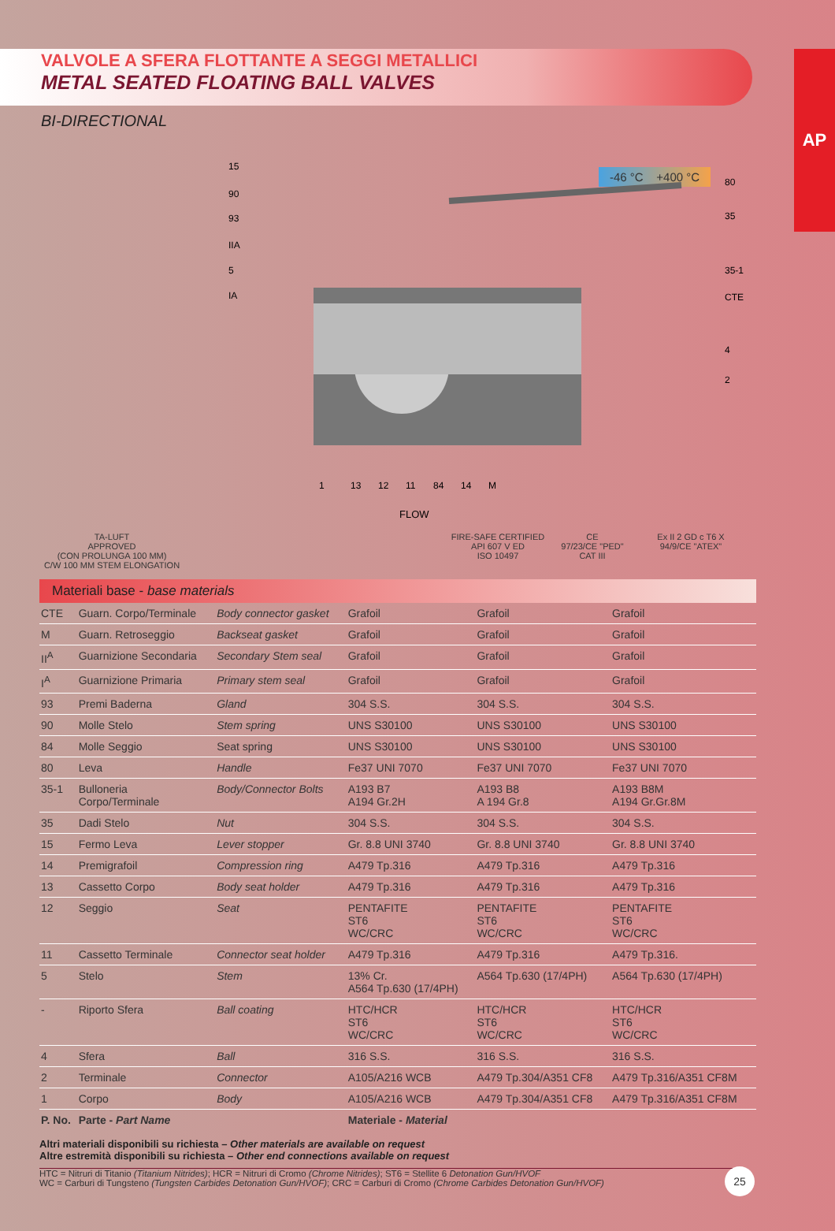AP
VALVOLE A SFERA FLOTTANTE A SEGGI METALLICI
METAL SEATED FLOATING BALL VALVES
BI-DIRECTIONAL
-46 °C +400 °C
15
90
93
IIA
5
IA
80
35
35-1
CTE
4
2
1
13
12
11
84
14
M
FLOW
TA-LUFT
APPROVED
(CON PROLUNGA 100 MM)
C/W 100 MM STEM ELONGATION
FIRE-SAFE CERTIFIED
API 607 V ED
ISO 10497
CE
97/23/CE "PED"
CAT III
Ex II 2 GD c T6 X
94/9/CE "ATEX"
Materiali base - base materials
| CTE | Guarn. Corpo/Terminale | Body connector gasket | Grafoil | Grafoil | Grafoil |
| M | Guarn. Retroseggio | Backseat gasket | Grafoil | Grafoil | Grafoil |
| II<sup>A</sup> | Guarnizione Secondaria | Secondary Stem seal | Grafoil | Grafoil | Grafoil |
| I<sup>A</sup> | Guarnizione Primaria | Primary stem seal | Grafoil | Grafoil | Grafoil |
| 93 | Premi Baderna | Gland | 304 S.S. | 304 S.S. | 304 S.S. |
| 90 | Molle Stelo | Stem spring | UNS S30100 | UNS S30100 | UNS S30100 |
| 84 | Molle Seggio | Seat spring | UNS S30100 | UNS S30100 | UNS S30100 |
| 80 | Leva | Handle | Fe37 UNI 7070 | Fe37 UNI 7070 | Fe37 UNI 7070 |
| 35-1 | Bulloneria Corpo/Terminale | Body/Connector Bolts | A193 B7 A194 Gr.2H | A193 B8 A 194 Gr.8 | A193 B8M A194 Gr.Gr.8M |
| 35 | Dadi Stelo | Nut | 304 S.S. | 304 S.S. | 304 S.S. |
| 15 | Fermo Leva | Lever stopper | Gr. 8.8 UNI 3740 | Gr. 8.8 UNI 3740 | Gr. 8.8 UNI 3740 |
| 14 | Premigrafoil | Compression ring | A479 Tp.316 | A479 Tp.316 | A479 Tp.316 |
| 13 | Cassetto Corpo | Body seat holder | A479 Tp.316 | A479 Tp.316 | A479 Tp.316 |
| 12 | Seggio | Seat | PENTAFITE ST6 WC/CRC | PENTAFITE ST6 WC/CRC | PENTAFITE ST6 WC/CRC |
| 11 | Cassetto Terminale | Connector seat holder | A479 Tp.316 | A479 Tp.316 | A479 Tp.316. |
| 5 | Stelo | Stem | 13% Cr. A564 Tp.630 (17/4PH) | A564 Tp.630 (17/4PH) | A564 Tp.630 (17/4PH) |
| - | Riporto Sfera | Ball coating | HTC/HCR ST6 WC/CRC | HTC/HCR ST6 WC/CRC | HTC/HCR ST6 WC/CRC |
| 4 | Sfera | Ball | 316 S.S. | 316 S.S. | 316 S.S. |
| 2 | Terminale | Connector | A105/A216 WCB | A479 Tp.304/A351 CF8 | A479 Tp.316/A351 CF8M |
| 1 | Corpo | Body | A105/A216 WCB | A479 Tp.304/A351 CF8 | A479 Tp.316/A351 CF8M |
| P. No. | Parte - Part Name | | Materiale - Material | | |
Altri materiali disponibili su richiesta – Other materials are available on request
Altre estremità disponibili su richiesta – Other end connections available on request
HTC = Nitruri di Titanio (Titanium Nitrides); HCR = Nitruri di Cromo (Chrome Nitrides); ST6 = Stellite 6 Detonation Gun/HVOF
WC = Carburi di Tungsteno (Tungsten Carbides Detonation Gun/HVOF); CRC = Carburi di Cromo (Chrome Carbides Detonation Gun/HVOF)
25